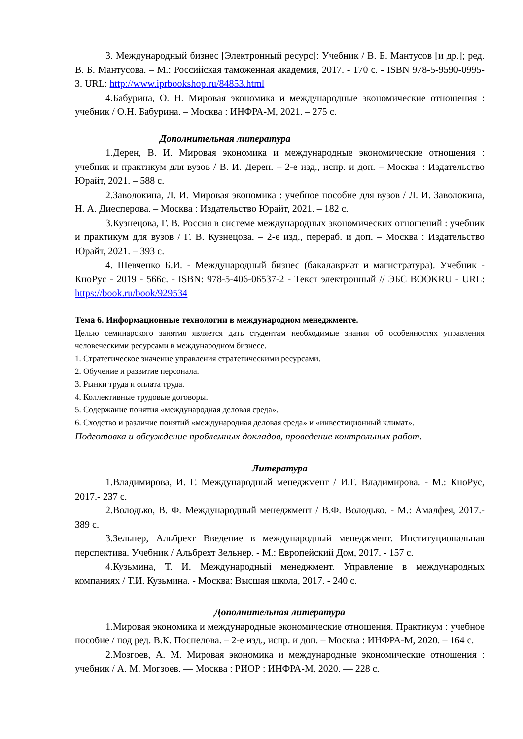3. Международный бизнес [Электронный ресурс]: Учебник / В. Б. Мантусов [и др.]; ред. В. Б. Мантусова. – М.: Российская таможенная академия, 2017. - 170 с. - ISBN 978-5-9590-0995-3. URL: http://www.iprbookshop.ru/84853.html
4.Бабурина, О. Н. Мировая экономика и международные экономические отношения : учебник / О.Н. Бабурина. – Москва : ИНФРА-М, 2021. – 275 с.
Дополнительная литература
1.Дерен, В. И. Мировая экономика и международные экономические отношения : учебник и практикум для вузов / В. И. Дерен. – 2-е изд., испр. и доп. – Москва : Издательство Юрайт, 2021. – 588 с.
2.Заволокина, Л. И. Мировая экономика : учебное пособие для вузов / Л. И. Заволокина, Н. А. Диесперова. – Москва : Издательство Юрайт, 2021. – 182 с.
3.Кузнецова, Г. В. Россия в системе международных экономических отношений : учебник и практикум для вузов / Г. В. Кузнецова. – 2-е изд., перераб. и доп. – Москва : Издательство Юрайт, 2021. – 393 с.
4. Шевченко Б.И. - Международный бизнес (бакалавриат и магистратура). Учебник - КноРус - 2019 - 566с. - ISBN: 978-5-406-06537-2 - Текст электронный // ЭБС BOOKRU - URL: https://book.ru/book/929534
Тема 6. Информационные технологии в международном менеджменте.
Целью семинарского занятия является дать студентам необходимые знания об особенностях управления человеческими ресурсами в международном бизнесе.
1. Стратегическое значение управления стратегическими ресурсами.
2. Обучение и развитие персонала.
3. Рынки труда и оплата труда.
4. Коллективные трудовые договоры.
5. Содержание понятия «международная деловая среда».
6. Сходство и различие понятий «международная деловая среда» и «инвестиционный климат».
Подготовка и обсуждение проблемных докладов, проведение контрольных работ.
Литература
1.Владимирова, И. Г. Международный менеджмент / И.Г. Владимирова. - М.: КноРус, 2017.- 237 с.
2.Володько, В. Ф. Международный менеджмент / В.Ф. Володько. - М.: Амалфея, 2017.- 389 с.
3.Зельнер, Альбрехт Введение в международный менеджмент. Институциональная перспектива. Учебник / Альбрехт Зельнер. - М.: Европейский Дом, 2017. - 157 с.
4.Кузьмина, Т. И. Международный менеджмент. Управление в международных компаниях / Т.И. Кузьмина. - Москва: Высшая школа, 2017. - 240 с.
Дополнительная литература
1.Мировая экономика и международные экономические отношения. Практикум : учебное пособие / под ред. В.К. Поспелова. – 2-е изд., испр. и доп. – Москва : ИНФРА-М, 2020. – 164 с.
2.Мозгоев, А. М. Мировая экономика и международные экономические отношения : учебник / А. М. Могзоев. — Москва : РИОР : ИНФРА-М, 2020. — 228 с.